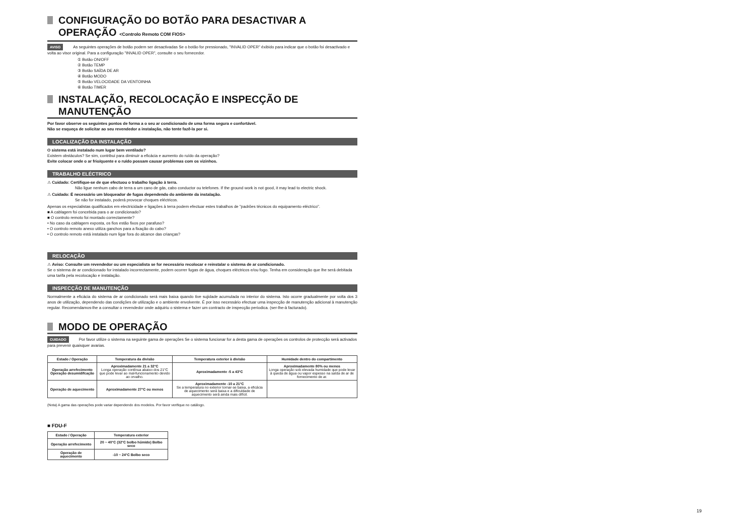CONFIGURAÇÃO DO BOTÃO PARA DESACTIVAR A OPERAÇÃO <Controlo Remoto COM FIOS>
AVISO As seguintes operações de botão podem ser desactivadas Se o botão for pressionado, "INVALID OPER" éxibido para indicar que o botão foi desactivado e volta ao visor original. Para a configuração "INVALID OPER", consulte o seu fornecedor.
① Botão ON/OFF
② Botão TEMP
③ Botão SAÍDA DE AR
④ Botão MODO
⑤ Botão VELOCIDADE DA VENTOINHA
⑥ Botão TIMER
INSTALAÇÃO, RECOLOCAÇÃO E INSPECÇÃO DE MANUTENÇÃO
Por favor observe os seguintes pontos de forma a o seu ar condicionado de uma forma segura e confortável.
Não se esqueça de solicitar ao seu revendedor a instalação, não tente fazê-la por si.
LOCALIZAÇÃO DA INSTALAÇÃO
O sistema está instalado num lugar bem ventilado?
Existem obstáculos? Se sim, contribui para diminuir a eficácia e aumento do ruído da operação?
Evite colocar onde o ar frio/quente e o ruído possam causar problemas com os vizinhos.
TRABALHO ELÉCTRICO
⚠ Cuidado: Certifique-se de que efectuou o trabalho ligação à terra.
Não ligue nenhum cabo de terra a um cano de gás, cabo conductor ou telefones. If the ground work is not good, it may lead to electric shock.
⚠ Cuidado: É necessário um bloqueador de fugas dependendo do ambiente da instalação.
Se não for instalado, poderá provocar choques eléctricos.
Apenas os especialistas qualificados em electricidade e ligações à terra podem efectuar estes trabalhos de "padrões técnicos do equipamento eléctrico".
■ A cablagem foi concebida para o ar condicionado?
■ O controlo remoto foi montado correctamente?
• No caso da cablagem exposta, os fios estão fixos por parafuso?
• O controlo remoto anexo utiliza ganchos para a fixação do cabo?
• O controlo remoto está instalado num ligar fora do alcance das crianças?
RELOCAÇÃO
⚠ Aviso: Consulte um revendedor ou um especialista se for necessário recolocar e reinstalar o sistema de ar condicionado.
Se o sistema de ar condicionado for instalado incorrectamente, podem ocorrer fugas de água, choques eléctricos e/ou fogo. Tenha em consideração que lhe será debitada uma tarifa pela recolocação e instalação.
INSPECÇÃO DE MANUTENÇÃO
Normalmente a eficácia do sistema de ar condicionado será mais baixa quando tive sujidade acumulada no interior do sistema. Isto ocorre gradualmente por volta dos 3 anos de utilização, dependendo das condições de utilização e o ambiente envolvente. É por isso necessário efectuar uma inspecção de manutenção adicional à manutenção regular. Recomendamos-lhe a consultar o revendedor onde adquiriu o sistema e fazer um contracto de inspecção periodica. (ser-lhe-à facturado).
MODO DE OPERAÇÃO
CUIDADO Por favor utilize o sistema na seguinte gama de operações Se o sistema funcionar for a desta gama de operações os controlos de protecção será activados para prevenir quaisquer avarias.
| Estado / Operação | Temperatura da divisão | Temperatura exterior à divisão | Humidade dentro do compartimento |
| --- | --- | --- | --- |
| Operação arrefecimento Operação desumidifcação | Aproximadamente 21 a 32°C Longa operação contínua abaixo dos 21°C que pode levar ao mal-funcionamento devido ao orvalho. | Aproximadamente -5 a 43°C | Aproximadamente 80% ou menos Longa operação sob elevada humidade que pode levar à queda de água ou vapor espesso na saída de ar de fornecimento de ar. |
| Operação de aquecimento | Aproximadamente 27°C ou menos | Aproximadamente -10 a 21°C Se a temperatura no exterior tornar-se baixa, a eficácia de aquecimento será baixa e a dificuldade de aquecimento será ainda mais difícil. | |
(Nota) A gama das operações pode variar dependendo dos modelos. Por favor verifique no catálogo.
■ FDU-F
| Estado / Operação | Temperatura exterior |
| --- | --- |
| Operação arrefecimento | 20 ~ 40°C (32°C bolbo húmido) Bolbo seco |
| Operação de aquecimento | -10 ~ 24°C Bolbo seco |
19